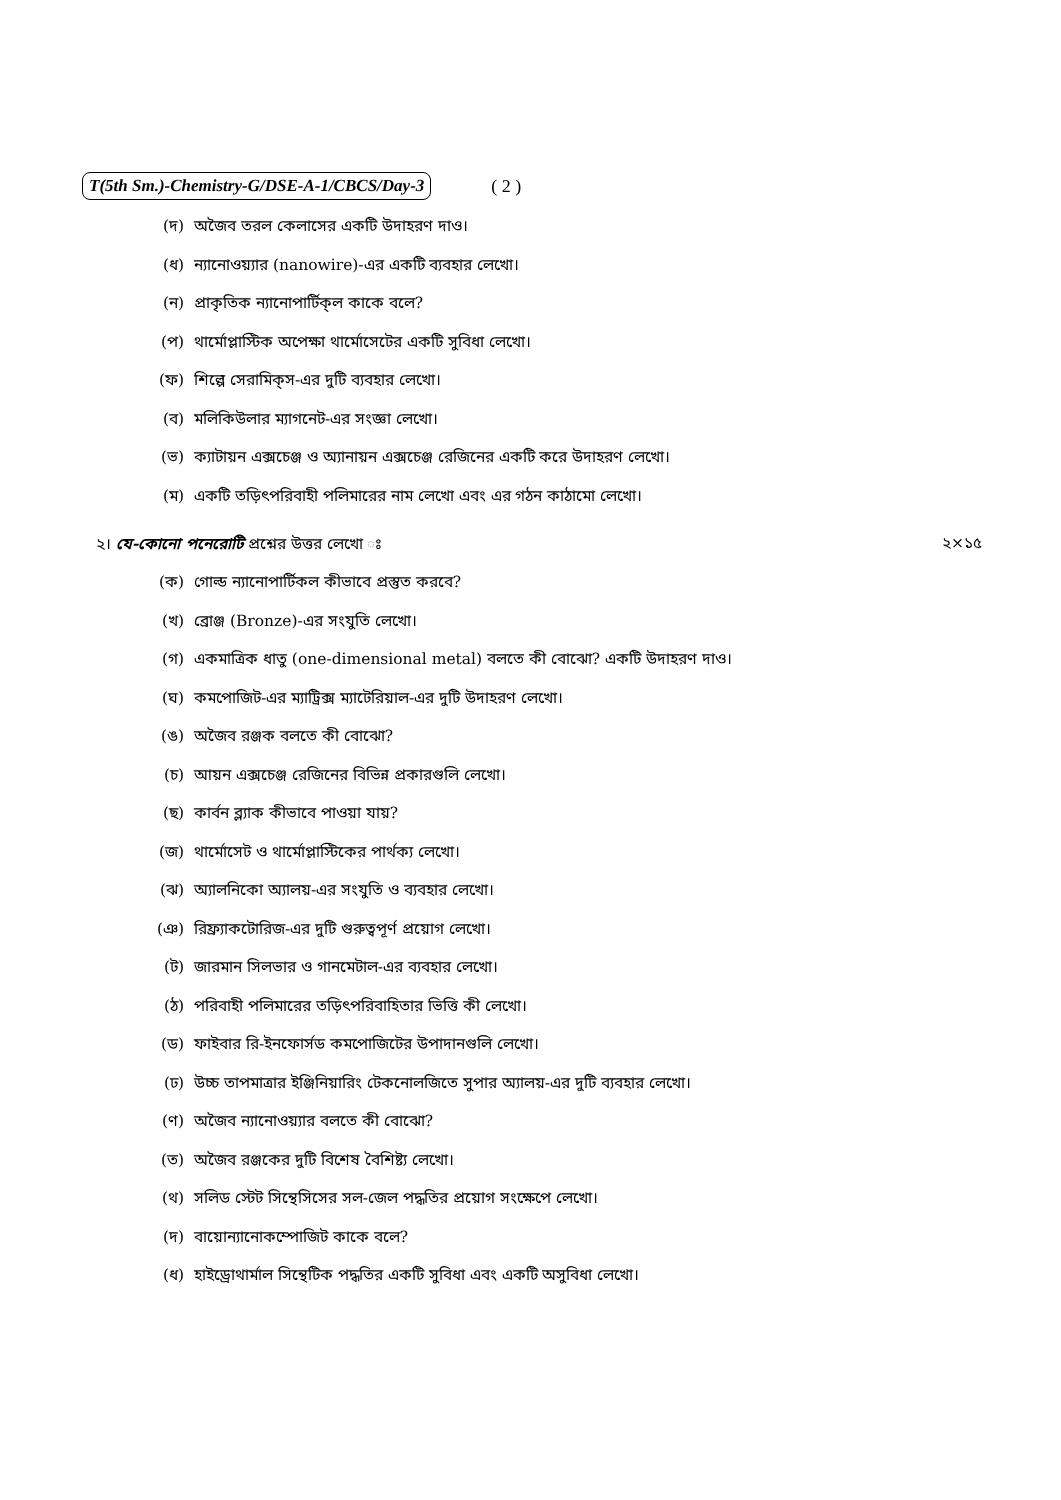T(5th Sm.)-Chemistry-G/DSE-A-1/CBCS/Day-3 ( 2 )
(দ) অজৈব তরল কেলাসের একটি উদাহরণ দাও।
(ধ) ন্যানোওয়্যার (nanowire)-এর একটি ব্যবহার লেখো।
(ন) প্রাকৃতিক ন্যানোপার্টিক্‌ল কাকে বলে?
(প) থার্মোপ্লাস্টিক অপেক্ষা থার্মোসেটের একটি সুবিধা লেখো।
(ফ) শিল্পে সেরামিক্‌স-এর দুটি ব্যবহার লেখো।
(ব) মলিকিউলার ম্যাগনেট-এর সংজ্ঞা লেখো।
(ভ) ক্যাটায়ন এক্সচেঞ্জ ও অ্যানায়ন এক্সচেঞ্জ রেজিনের একটি করে উদাহরণ লেখো।
(ম) একটি তড়িৎপরিবাহী পলিমারের নাম লেখো এবং এর গঠন কাঠামো লেখো।
২। যে-কোনো পনেরোটি প্রশ্নের উত্তর লেখো ঃ ২×১৫
(ক) গোল্ড ন্যানোপার্টিকল কীভাবে প্রস্তুত করবে?
(খ) ব্রোঞ্জ (Bronze)-এর সংযুতি লেখো।
(গ) একমাত্রিক ধাতু (one-dimensional metal) বলতে কী বোঝো? একটি উদাহরণ দাও।
(ঘ) কমপোজিট-এর ম্যাট্রিক্স ম্যাটেরিয়াল-এর দুটি উদাহরণ লেখো।
(ঙ) অজৈব রঞ্জক বলতে কী বোঝো?
(চ) আয়ন এক্সচেঞ্জ রেজিনের বিভিন্ন প্রকারগুলি লেখো।
(ছ) কার্বন ব্ল্যাক কীভাবে পাওয়া যায়?
(জ) থার্মোসেট ও থার্মোপ্লাস্টিকের পার্থক্য লেখো।
(ঝ) অ্যালনিকো অ্যালয়-এর সংযুতি ও ব্যবহার লেখো।
(ঞ) রিফ্র্যাকটোরিজ-এর দুটি গুরুত্বপূর্ণ প্রয়োগ লেখো।
(ট) জারমান সিলভার ও গানমেটাল-এর ব্যবহার লেখো।
(ঠ) পরিবাহী পলিমারের তড়িৎপরিবাহিতার ভিত্তি কী লেখো।
(ড) ফাইবার রি-ইনফোর্সড কমপোজিটের উপাদানগুলি লেখো।
(ঢ) উচ্চ তাপমাত্রার ইঞ্জিনিয়ারিং টেকনোলজিতে সুপার অ্যালয়-এর দুটি ব্যবহার লেখো।
(ণ) অজৈব ন্যানোওয়্যার বলতে কী বোঝো?
(ত) অজৈব রঞ্জকের দুটি বিশেষ বৈশিষ্ট্য লেখো।
(থ) সলিড স্টেট সিন্থেসিসের সল-জেল পদ্ধতির প্রয়োগ সংক্ষেপে লেখো।
(দ) বায়োন্যানোকম্পোজিট কাকে বলে?
(ধ) হাইড্রোথার্মাল সিন্থেটিক পদ্ধতির একটি সুবিধা এবং একটি অসুবিধা লেখো।